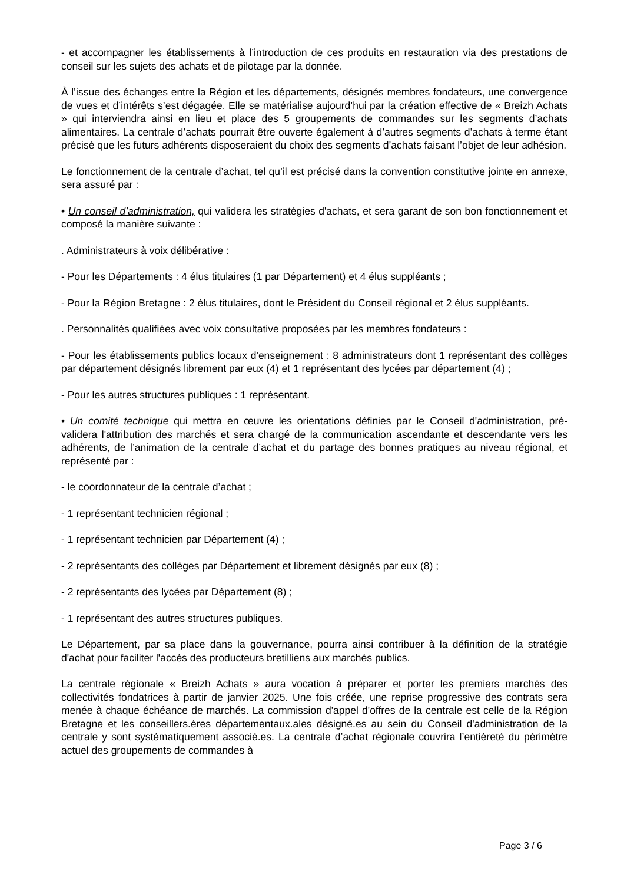- et accompagner les établissements à l’introduction de ces produits en restauration via des prestations de conseil sur les sujets des achats et de pilotage par la donnée.
À l’issue des échanges entre la Région et les départements, désignés membres fondateurs, une convergence de vues et d’intérêts s’est dégagée. Elle se matérialise aujourd’hui par la création effective de « Breizh Achats » qui interviendra ainsi en lieu et place des 5 groupements de commandes sur les segments d’achats alimentaires. La centrale d’achats pourrait être ouverte également à d’autres segments d’achats à terme étant précisé que les futurs adhérents disposeraient du choix des segments d’achats faisant l’objet de leur adhésion.
Le fonctionnement de la centrale d’achat, tel qu’il est précisé dans la convention constitutive jointe en annexe, sera assuré par :
• Un conseil d’administration, qui validera les stratégies d'achats, et sera garant de son bon fonctionnement et composé la manière suivante :
. Administrateurs à voix délibérative :
- Pour les Départements : 4 élus titulaires (1 par Département) et 4 élus suppléants ;
- Pour la Région Bretagne : 2 élus titulaires, dont le Président du Conseil régional et 2 élus suppléants.
. Personnalités qualifiées avec voix consultative proposées par les membres fondateurs :
- Pour les établissements publics locaux d'enseignement : 8 administrateurs dont 1 représentant des collèges par département désignés librement par eux (4) et 1 représentant des lycées par département (4) ;
- Pour les autres structures publiques : 1 représentant.
• Un comité technique qui mettra en œuvre les orientations définies par le Conseil d'administration, pré-validera l'attribution des marchés et sera chargé de la communication ascendante et descendante vers les adhérents, de l’animation de la centrale d’achat et du partage des bonnes pratiques au niveau régional, et représenté par :
- le coordonnateur de la centrale d’achat ;
- 1 représentant technicien régional ;
- 1 représentant technicien par Département (4) ;
- 2 représentants des collèges par Département et librement désignés par eux (8) ;
- 2 représentants des lycées par Département (8) ;
- 1 représentant des autres structures publiques.
Le Département, par sa place dans la gouvernance, pourra ainsi contribuer à la définition de la stratégie d'achat pour faciliter l'accès des producteurs bretilliens aux marchés publics.
La centrale régionale « Breizh Achats » aura vocation à préparer et porter les premiers marchés des collectivités fondatrices à partir de janvier 2025. Une fois créée, une reprise progressive des contrats sera menée à chaque échéance de marchés. La commission d'appel d'offres de la centrale est celle de la Région Bretagne et les conseillers.ères départementaux.ales désigné.es au sein du Conseil d'administration de la centrale y sont systématiquement associé.es. La centrale d’achat régionale couvrira l’entièreté du périmètre actuel des groupements de commandes à
Page 3 / 6